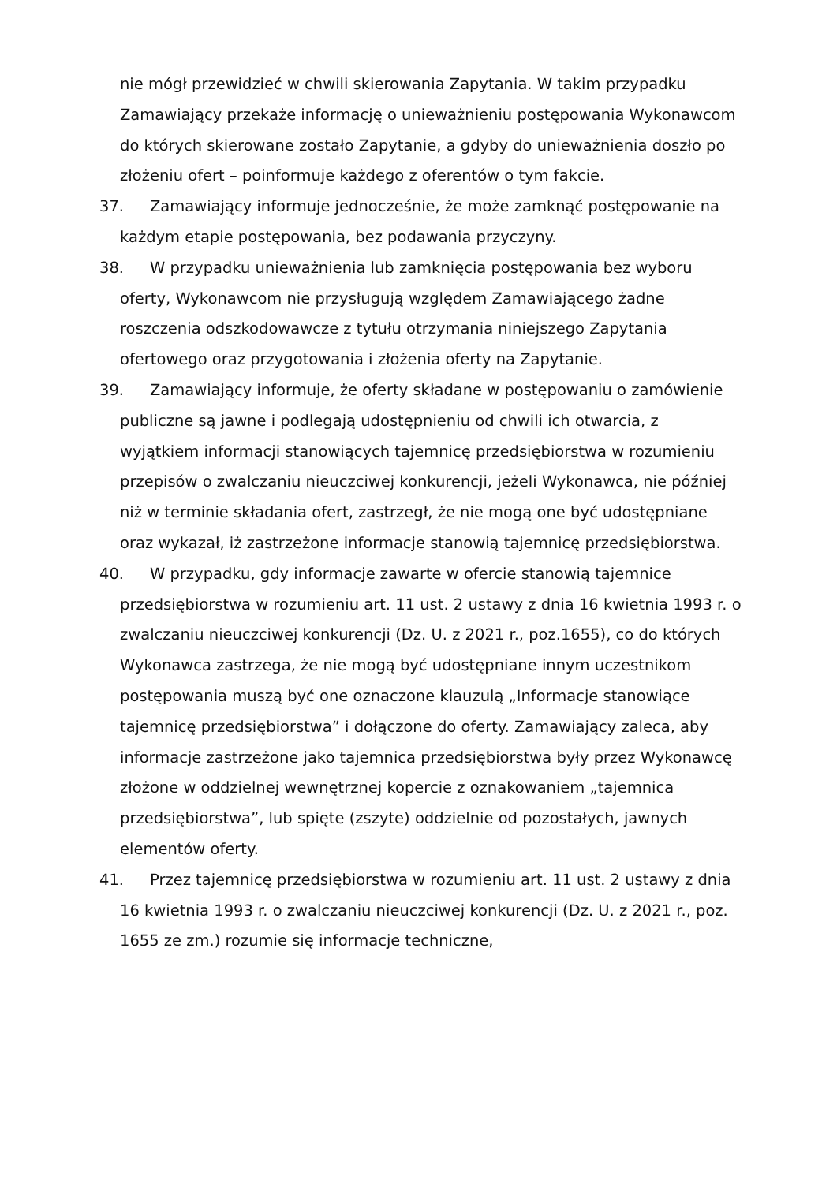nie mógł przewidzieć w chwili skierowania Zapytania. W takim przypadku Zamawiający przekaże informację o unieważnieniu postępowania Wykonawcom do których skierowane zostało Zapytanie, a gdyby do unieważnienia doszło po złożeniu ofert – poinformuje każdego z oferentów o tym fakcie.
37. Zamawiający informuje jednocześnie, że może zamknąć postępowanie na każdym etapie postępowania, bez podawania przyczyny.
38. W przypadku unieważnienia lub zamknięcia postępowania bez wyboru oferty, Wykonawcom nie przysługują względem Zamawiającego żadne roszczenia odszkodowawcze z tytułu otrzymania niniejszego Zapytania ofertowego oraz przygotowania i złożenia oferty na Zapytanie.
39. Zamawiający informuje, że oferty składane w postępowaniu o zamówienie publiczne są jawne i podlegają udostępnieniu od chwili ich otwarcia, z wyjątkiem informacji stanowiących tajemnicę przedsiębiorstwa w rozumieniu przepisów o zwalczaniu nieuczciwej konkurencji, jeżeli Wykonawca, nie później niż w terminie składania ofert, zastrzegł, że nie mogą one być udostępniane oraz wykazał, iż zastrzeżone informacje stanowią tajemnicę przedsiębiorstwa.
40. W przypadku, gdy informacje zawarte w ofercie stanowią tajemnice przedsiębiorstwa w rozumieniu art. 11 ust. 2 ustawy z dnia 16 kwietnia 1993 r. o zwalczaniu nieuczciwej konkurencji (Dz. U. z 2021 r., poz.1655), co do których Wykonawca zastrzega, że nie mogą być udostępniane innym uczestnikom postępowania muszą być one oznaczone klauzulą „Informacje stanowiące tajemnicę przedsiębiorstwa” i dołączone do oferty. Zamawiający zaleca, aby informacje zastrzeżone jako tajemnica przedsiębiorstwa były przez Wykonawcę złożone w oddzielnej wewnętrznej kopercie z oznakowaniem „tajemnica przedsiębiorstwa”, lub spięte (zszyte) oddzielnie od pozostałych, jawnych elementów oferty.
41. Przez tajemnicę przedsiębiorstwa w rozumieniu art. 11 ust. 2 ustawy z dnia 16 kwietnia 1993 r. o zwalczaniu nieuczciwej konkurencji (Dz. U. z 2021 r., poz. 1655 ze zm.) rozumie się informacje techniczne,